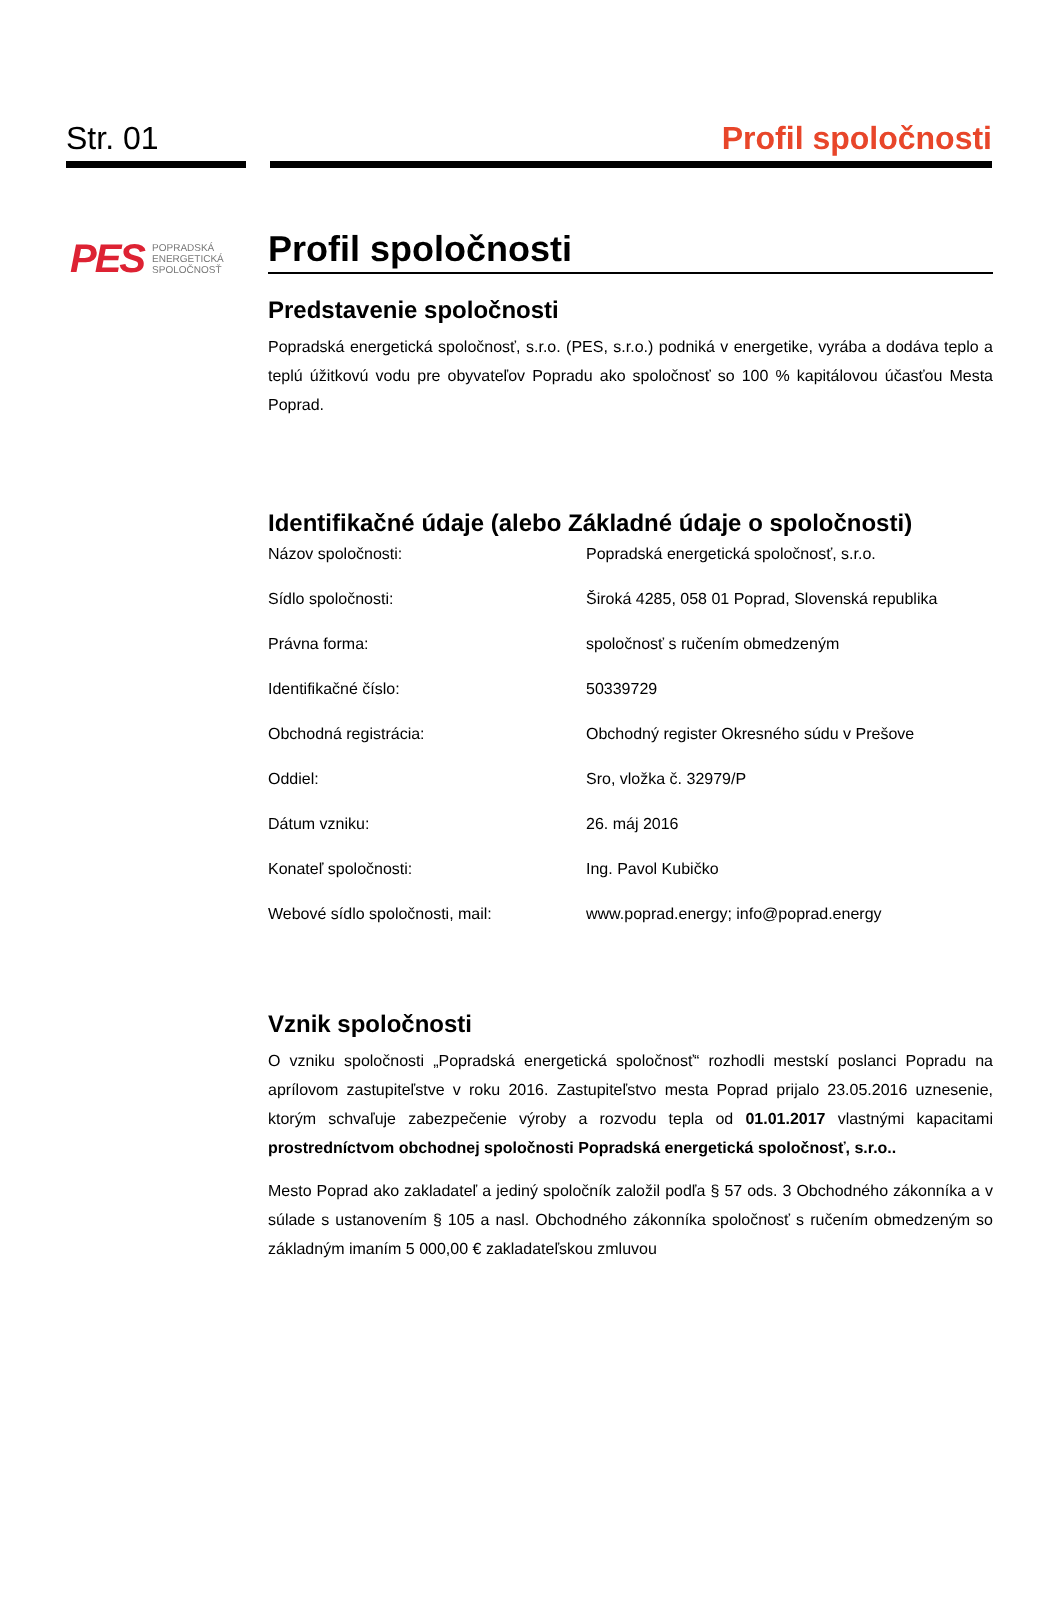Str. 01 Profil spoločnosti
PES POPRADSKÁ
ENERGETICKÁ
SPOLOČNOSŤ
Profil spoločnosti
Predstavenie spoločnosti
Popradská energetická spoločnosť, s.r.o. (PES, s.r.o.) podniká v energetike, vyrába a dodáva teplo a teplú úžitkovú vodu pre obyvateľov Popradu ako spoločnosť so 100 % kapitálovou účasťou Mesta Poprad.
Identifikačné údaje (alebo Základné údaje o spoločnosti)
| Názov spoločnosti: | Popradská energetická spoločnosť, s.r.o. |
| Sídlo spoločnosti: | Široká 4285, 058 01 Poprad, Slovenská republika |
| Právna forma: | spoločnosť s ručením obmedzeným |
| Identifikačné číslo: | 50339729 |
| Obchodná registrácia: | Obchodný register Okresného súdu v Prešove |
| Oddiel: | Sro, vložka č. 32979/P |
| Dátum vzniku: | 26. máj 2016 |
| Konateľ spoločnosti: | Ing. Pavol Kubičko |
| Webové sídlo spoločnosti, mail: | www.poprad.energy ; info@poprad.energy |
Vznik spoločnosti
O vzniku spoločnosti „Popradská energetická spoločnosť“ rozhodli mestskí poslanci Popradu na aprílovom zastupiteľstve v roku 2016. Zastupiteľstvo mesta Poprad prijalo 23.05.2016 uznesenie, ktorým schvaľuje zabezpečenie výroby a rozvodu tepla od 01.01.2017 vlastnými kapacitami prostredníctvom obchodnej spoločnosti Popradská energetická spoločnosť, s.r.o..
Mesto Poprad ako zakladateľ a jediný spoločník založil podľa § 57 ods. 3 Obchodného zákonníka a v súlade s ustanovením § 105 a nasl. Obchodného zákonníka spoločnosť s ručením obmedzeným so základným imaním 5 000,00 € zakladateľskou zmluvou